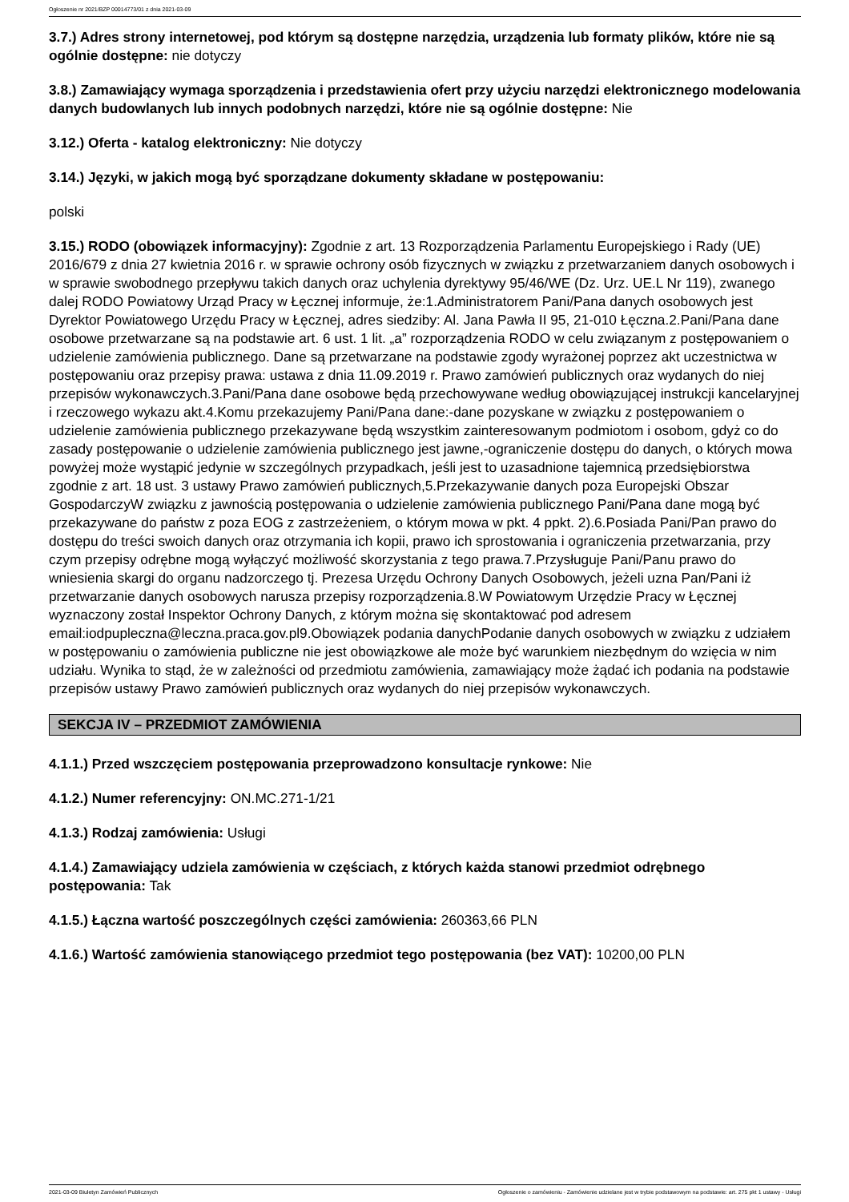Ogłoszenie nr 2021/BZP 00014773/01 z dnia 2021-03-09
3.7.) Adres strony internetowej, pod którym są dostępne narzędzia, urządzenia lub formaty plików, które nie są ogólnie dostępne: nie dotyczy
3.8.) Zamawiający wymaga sporządzenia i przedstawienia ofert przy użyciu narzędzi elektronicznego modelowania danych budowlanych lub innych podobnych narzędzi, które nie są ogólnie dostępne: Nie
3.12.) Oferta - katalog elektroniczny: Nie dotyczy
3.14.) Języki, w jakich mogą być sporządzane dokumenty składane w postępowaniu:
polski
3.15.) RODO (obowiązek informacyjny): Zgodnie z art. 13 Rozporządzenia Parlamentu Europejskiego i Rady (UE) 2016/679 z dnia 27 kwietnia 2016 r. w sprawie ochrony osób fizycznych w związku z przetwarzaniem danych osobowych i w sprawie swobodnego przepływu takich danych oraz uchylenia dyrektywy 95/46/WE (Dz. Urz. UE.L Nr 119), zwanego dalej RODO Powiatowy Urząd Pracy w Łęcznej informuje, że:1.Administratorem Pani/Pana danych osobowych jest Dyrektor Powiatowego Urzędu Pracy w Łęcznej, adres siedziby: Al. Jana Pawła II 95, 21-010 Łęczna.2.Pani/Pana dane osobowe przetwarzane są na podstawie art. 6 ust. 1 lit. „a” rozporządzenia RODO w celu związanym z postępowaniem o udzielenie zamówienia publicznego. Dane są przetwarzane na podstawie zgody wyrażonej poprzez akt uczestnictwa w postępowaniu oraz przepisy prawa: ustawa z dnia 11.09.2019 r. Prawo zamówień publicznych oraz wydanych do niej przepisów wykonawczych.3.Pani/Pana dane osobowe będą przechowywane według obowiązującej instrukcji kancelaryjnej i rzeczowego wykazu akt.4.Komu przekazujemy Pani/Pana dane:-dane pozyskane w związku z postępowaniem o udzielenie zamówienia publicznego przekazywane będą wszystkim zainteresowanym podmiotom i osobom, gdyż co do zasady postępowanie o udzielenie zamówienia publicznego jest jawne,-ograniczenie dostępu do danych, o których mowa powyżej może wystąpić jedynie w szczególnych przypadkach, jeśli jest to uzasadnione tajemnicą przedsiębiorstwa zgodnie z art. 18 ust. 3 ustawy Prawo zamówień publicznych,5.Przekazywanie danych poza Europejski Obszar GospodarczyW związku z jawnością postępowania o udzielenie zamówienia publicznego Pani/Pana dane mogą być przekazywane do państw z poza EOG z zastrzeżeniem, o którym mowa w pkt. 4 ppkt. 2).6.Posiada Pani/Pan prawo do dostępu do treści swoich danych oraz otrzymania ich kopii, prawo ich sprostowania i ograniczenia przetwarzania, przy czym przepisy odrębne mogą wyłączyć możliwość skorzystania z tego prawa.7.Przysługuje Pani/Panu prawo do wniesienia skargi do organu nadzorczego tj. Prezesa Urzędu Ochrony Danych Osobowych, jeżeli uzna Pan/Pani iż przetwarzanie danych osobowych narusza przepisy rozporządzenia.8.W Powiatowym Urzędzie Pracy w Łęcznej wyznaczony został Inspektor Ochrony Danych, z którym można się skontaktować pod adresem email:iodpupleczna@leczna.praca.gov.pl9.Obowiązek podania danychPodanie danych osobowych w związku z udziałem w postępowaniu o zamówienia publiczne nie jest obowiązkowe ale może być warunkiem niezbędnym do wzięcia w nim udziału. Wynika to stąd, że w zależności od przedmiotu zamówienia, zamawiający może żądać ich podania na podstawie przepisów ustawy Prawo zamówień publicznych oraz wydanych do niej przepisów wykonawczych.
SEKCJA IV – PRZEDMIOT ZAMÓWIENIA
4.1.1.) Przed wszczęciem postępowania przeprowadzono konsultacje rynkowe: Nie
4.1.2.) Numer referencyjny: ON.MC.271-1/21
4.1.3.) Rodzaj zamówienia: Usługi
4.1.4.) Zamawiający udziela zamówienia w częściach, z których każda stanowi przedmiot odrębnego postępowania: Tak
4.1.5.) Łączna wartość poszczególnych części zamówienia: 260363,66 PLN
4.1.6.) Wartość zamówienia stanowiącego przedmiot tego postępowania (bez VAT): 10200,00 PLN
2021-03-09 Biuletyn Zamówień Publicznych Ogłoszenie o zamówieniu - Zamówienie udzielane jest w trybie podstawowym na podstawie: art. 275 pkt 1 ustawy - Usługi